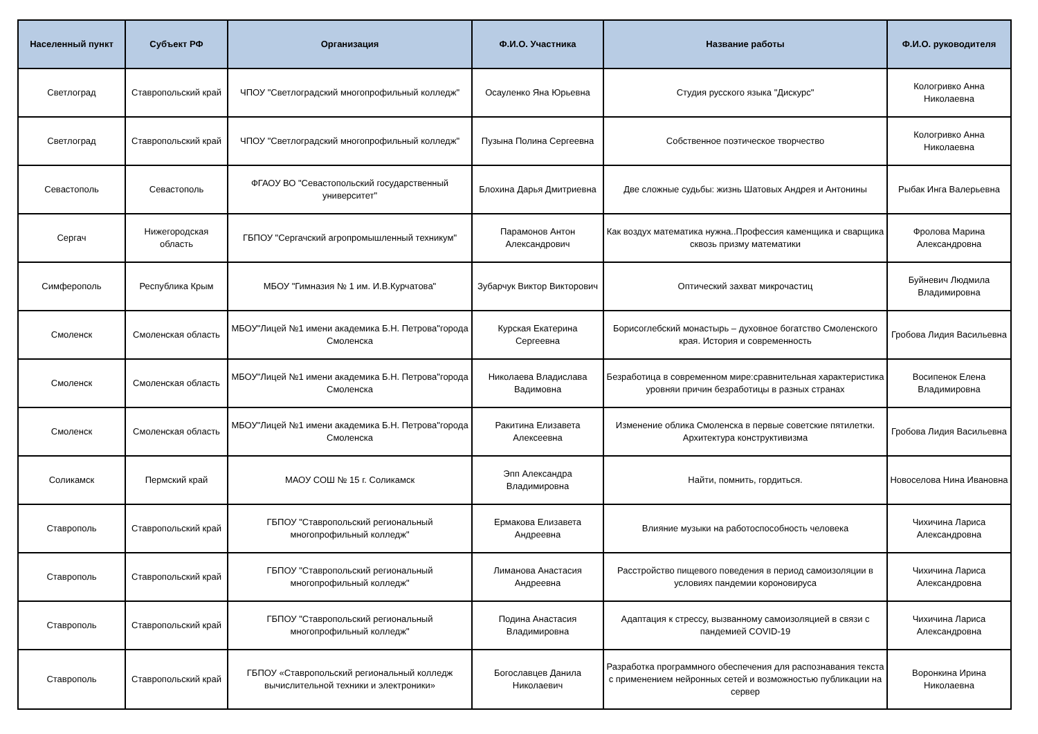| Населенный пункт | Субъект РФ | Организация | Ф.И.О. Участника | Название работы | Ф.И.О. руководителя |
| --- | --- | --- | --- | --- | --- |
| Светлоград | Ставропольский край | ЧПОУ "Светлоградский многопрофильный колледж" | Осауленко Яна Юрьевна | Студия русского языка "Дискурс" | Кологривко Анна Николаевна |
| Светлоград | Ставропольский край | ЧПОУ "Светлоградский многопрофильный колледж" | Пузына Полина Сергеевна | Собственное поэтическое творчество | Кологривко Анна Николаевна |
| Севастополь | Севастополь | ФГАОУ ВО "Севастопольский государственный университет" | Блохина Дарья Дмитриевна | Две сложные судьбы: жизнь Шатовых Андрея и Антонины | Рыбак Инга Валерьевна |
| Сергач | Нижегородская область | ГБПОУ "Сергачский агропромышленный техникум" | Парамонов Антон Александрович | Как воздух математика нужна..Профессия каменщика и сварщика сквозь призму математики | Фролова Марина Александровна |
| Симферополь | Республика Крым | МБОУ "Гимназия № 1 им. И.В.Курчатова" | Зубарчук Виктор Викторович | Оптический захват микрочастиц | Буйневич Людмила Владимировна |
| Смоленск | Смоленская область | МБОУ"Лицей №1 имени академика Б.Н. Петрова"города Смоленска | Курская Екатерина Сергеевна | Борисоглебский монастырь – духовное богатство Смоленского края. История и современность | Гробова Лидия Васильевна |
| Смоленск | Смоленская область | МБОУ"Лицей №1 имени академика Б.Н. Петрова"города Смоленска | Николаева Владислава Вадимовна | Безработица в современном мире:сравнительная характеристика уровняи причин безработицы в разных странах | Восипенок Елена Владимировна |
| Смоленск | Смоленская область | МБОУ"Лицей №1 имени академика Б.Н. Петрова"города Смоленска | Ракитина Елизавета Алексеевна | Изменение облика Смоленска в первые советские пятилетки. Архитектура конструктивизма | Гробова Лидия Васильевна |
| Соликамск | Пермский край | МАОУ СОШ № 15 г. Соликамск | Эпп Александра Владимировна | Найти, помнить, гордиться. | Новоселова Нина Ивановна |
| Ставрополь | Ставропольский край | ГБПОУ "Ставропольский региональный многопрофильный колледж" | Ермакова Елизавета Андреевна | Влияние музыки на работоспособность человека | Чихичина Лариса Александровна |
| Ставрополь | Ставропольский край | ГБПОУ "Ставропольский региональный многопрофильный колледж" | Лиманова Анастасия Андреевна | Расстройство пищевого поведения в период самоизоляции в условиях пандемии короновируса | Чихичина Лариса Александровна |
| Ставрополь | Ставропольский край | ГБПОУ "Ставропольский региональный многопрофильный колледж" | Подина Анастасия Владимировна | Адаптация к стрессу, вызванному самоизоляцией в связи с пандемией COVID-19 | Чихичина Лариса Александровна |
| Ставрополь | Ставропольский край | ГБПОУ «Ставропольский региональный колледж вычислительной техники и электроники» | Богославцев Данила Николаевич | Разработка программного обеспечения для распознавания текста с применением нейронных сетей и возможностью публикации на сервер | Воронкина Ирина Николаевна |